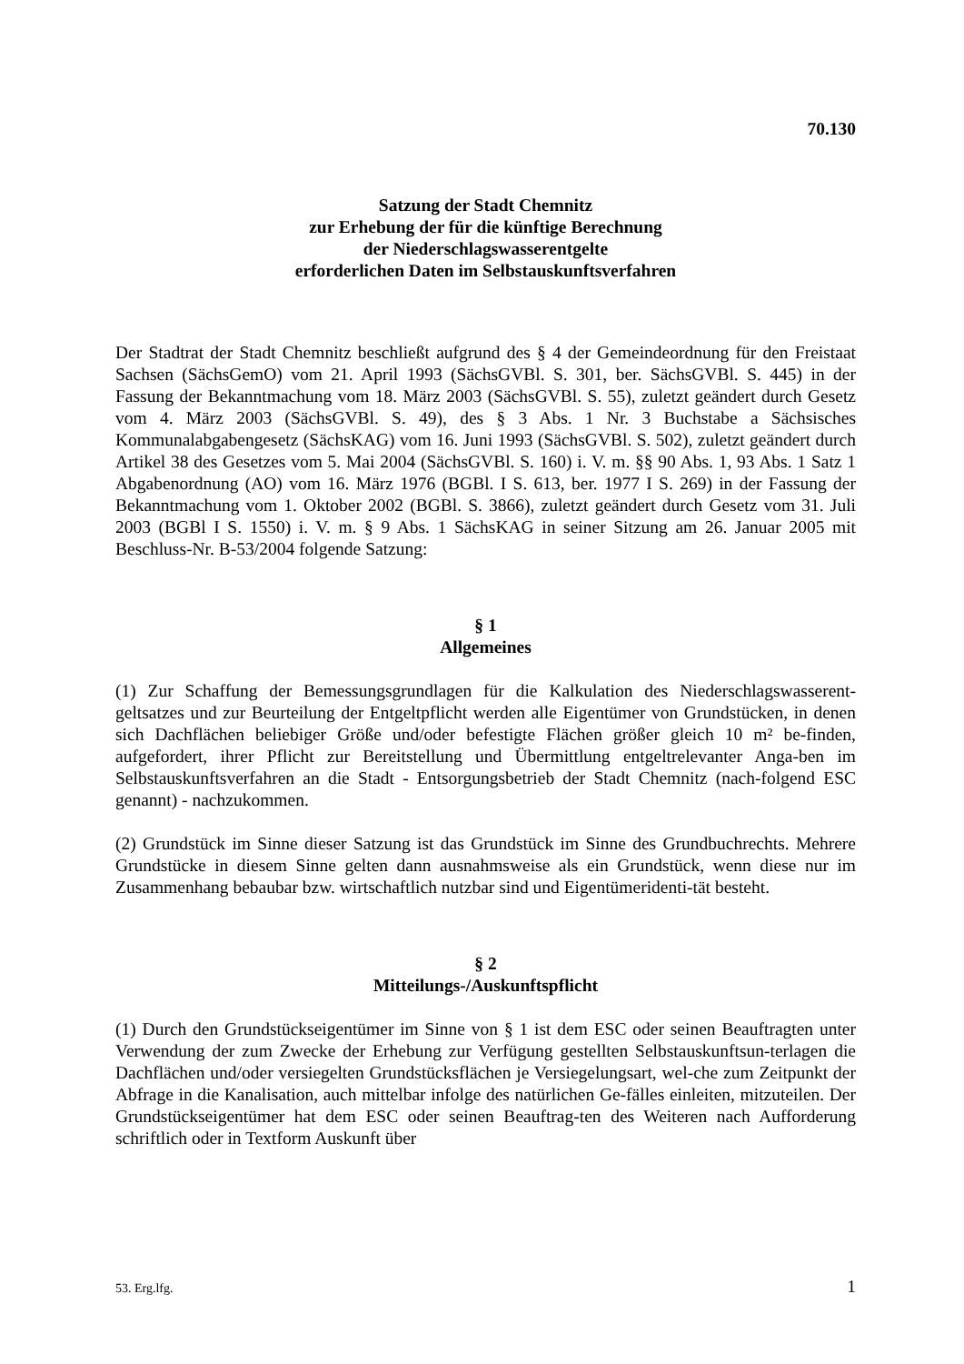70.130
Satzung der Stadt Chemnitz
zur Erhebung der für die künftige Berechnung
der Niederschlagswasserentgelte
erforderlichen Daten im Selbstauskunftsverfahren
Der Stadtrat der Stadt Chemnitz beschließt aufgrund des § 4 der Gemeindeordnung für den Freistaat Sachsen (SächsGemO) vom 21. April 1993 (SächsGVBl. S. 301, ber. SächsGVBl. S. 445) in der Fassung der Bekanntmachung vom 18. März 2003 (SächsGVBl. S. 55), zuletzt geändert durch Gesetz vom 4. März 2003 (SächsGVBl. S. 49), des § 3 Abs. 1 Nr. 3 Buchstabe a Sächsisches Kommunalabgabengesetz (SächsKAG) vom 16. Juni 1993 (SächsGVBl. S. 502), zuletzt geändert durch Artikel 38 des Gesetzes vom 5. Mai 2004 (SächsGVBl. S. 160) i. V. m. §§ 90 Abs. 1, 93 Abs. 1 Satz 1 Abgabenordnung (AO) vom 16. März 1976 (BGBl. I S. 613, ber. 1977 I S. 269) in der Fassung der Bekanntmachung vom 1. Oktober 2002 (BGBl. S. 3866), zuletzt geändert durch Gesetz vom 31. Juli 2003 (BGBl I S. 1550) i. V. m. § 9 Abs. 1 SächsKAG in seiner Sitzung am 26. Januar 2005 mit Beschluss-Nr. B-53/2004 folgende Satzung:
§ 1
Allgemeines
(1) Zur Schaffung der Bemessungsgrundlagen für die Kalkulation des Niederschlagswasserent-geltsatzes und zur Beurteilung der Entgeltpflicht werden alle Eigentümer von Grundstücken, in denen sich Dachflächen beliebiger Größe und/oder befestigte Flächen größer gleich 10 m² be-finden, aufgefordert, ihrer Pflicht zur Bereitstellung und Übermittlung entgeltrelevanter Anga-ben im Selbstauskunftsverfahren an die Stadt - Entsorgungsbetrieb der Stadt Chemnitz (nach-folgend ESC genannt) - nachzukommen.
(2) Grundstück im Sinne dieser Satzung ist das Grundstück im Sinne des Grundbuchrechts. Mehrere Grundstücke in diesem Sinne gelten dann ausnahmsweise als ein Grundstück, wenn diese nur im Zusammenhang bebaubar bzw. wirtschaftlich nutzbar sind und Eigentümeridenti-tät besteht.
§ 2
Mitteilungs-/Auskunftspflicht
(1) Durch den Grundstückseigentümer im Sinne von § 1 ist dem ESC oder seinen Beauftragten unter Verwendung der zum Zwecke der Erhebung zur Verfügung gestellten Selbstauskunftsun-terlagen die Dachflächen und/oder versiegelten Grundstücksflächen je Versiegelungsart, wel-che zum Zeitpunkt der Abfrage in die Kanalisation, auch mittelbar infolge des natürlichen Ge-fälles einleiten, mitzuteilen. Der Grundstückseigentümer hat dem ESC oder seinen Beauftrag-ten des Weiteren nach Aufforderung schriftlich oder in Textform Auskunft über
53. Erg.lfg. 1